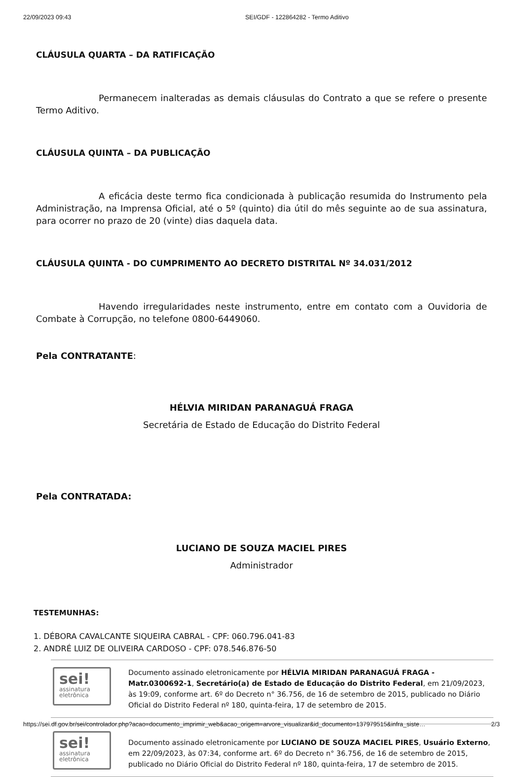22/09/2023 09:43 SEI/GDF - 122864282 - Termo Aditivo
CLÁUSULA QUARTA – DA RATIFICAÇÃO
Permanecem inalteradas as demais cláusulas do Contrato a que se refere o presente Termo Aditivo.
CLÁUSULA QUINTA – DA PUBLICAÇÃO
A eficácia deste termo fica condicionada à publicação resumida do Instrumento pela Administração, na Imprensa Oficial, até o 5º (quinto) dia útil do mês seguinte ao de sua assinatura, para ocorrer no prazo de 20 (vinte) dias daquela data.
CLÁUSULA QUINTA - DO CUMPRIMENTO AO DECRETO DISTRITAL Nº 34.031/2012
Havendo irregularidades neste instrumento, entre em contato com a Ouvidoria de Combate à Corrupção, no telefone 0800-6449060.
Pela CONTRATANTE:
HÉLVIA MIRIDAN PARANAGUÁ FRAGA
Secretária de Estado de Educação do Distrito Federal
Pela CONTRATADA:
LUCIANO DE SOUZA MACIEL PIRES
Administrador
TESTEMUNHAS:
1. DÉBORA CAVALCANTE SIQUEIRA CABRAL - CPF: 060.796.041-83
2. ANDRÉ LUIZ DE OLIVEIRA CARDOSO - CPF: 078.546.876-50
sei!
assinatura
eletrônica
Documento assinado eletronicamente por HÉLVIA MIRIDAN PARANAGUÁ FRAGA - Matr.0300692-1, Secretário(a) de Estado de Educação do Distrito Federal, em 21/09/2023, às 19:09, conforme art. 6º do Decreto n° 36.756, de 16 de setembro de 2015, publicado no Diário Oficial do Distrito Federal nº 180, quinta-feira, 17 de setembro de 2015.
sei!
assinatura
eletrônica
Documento assinado eletronicamente por LUCIANO DE SOUZA MACIEL PIRES, Usuário Externo, em 22/09/2023, às 07:34, conforme art. 6º do Decreto n° 36.756, de 16 de setembro de 2015, publicado no Diário Oficial do Distrito Federal nº 180, quinta-feira, 17 de setembro de 2015.
https://sei.df.gov.br/sei/controlador.php?acao=documento_imprimir_web&acao_origem=arvore_visualizar&id_documento=137979515&infra_siste… 2/3